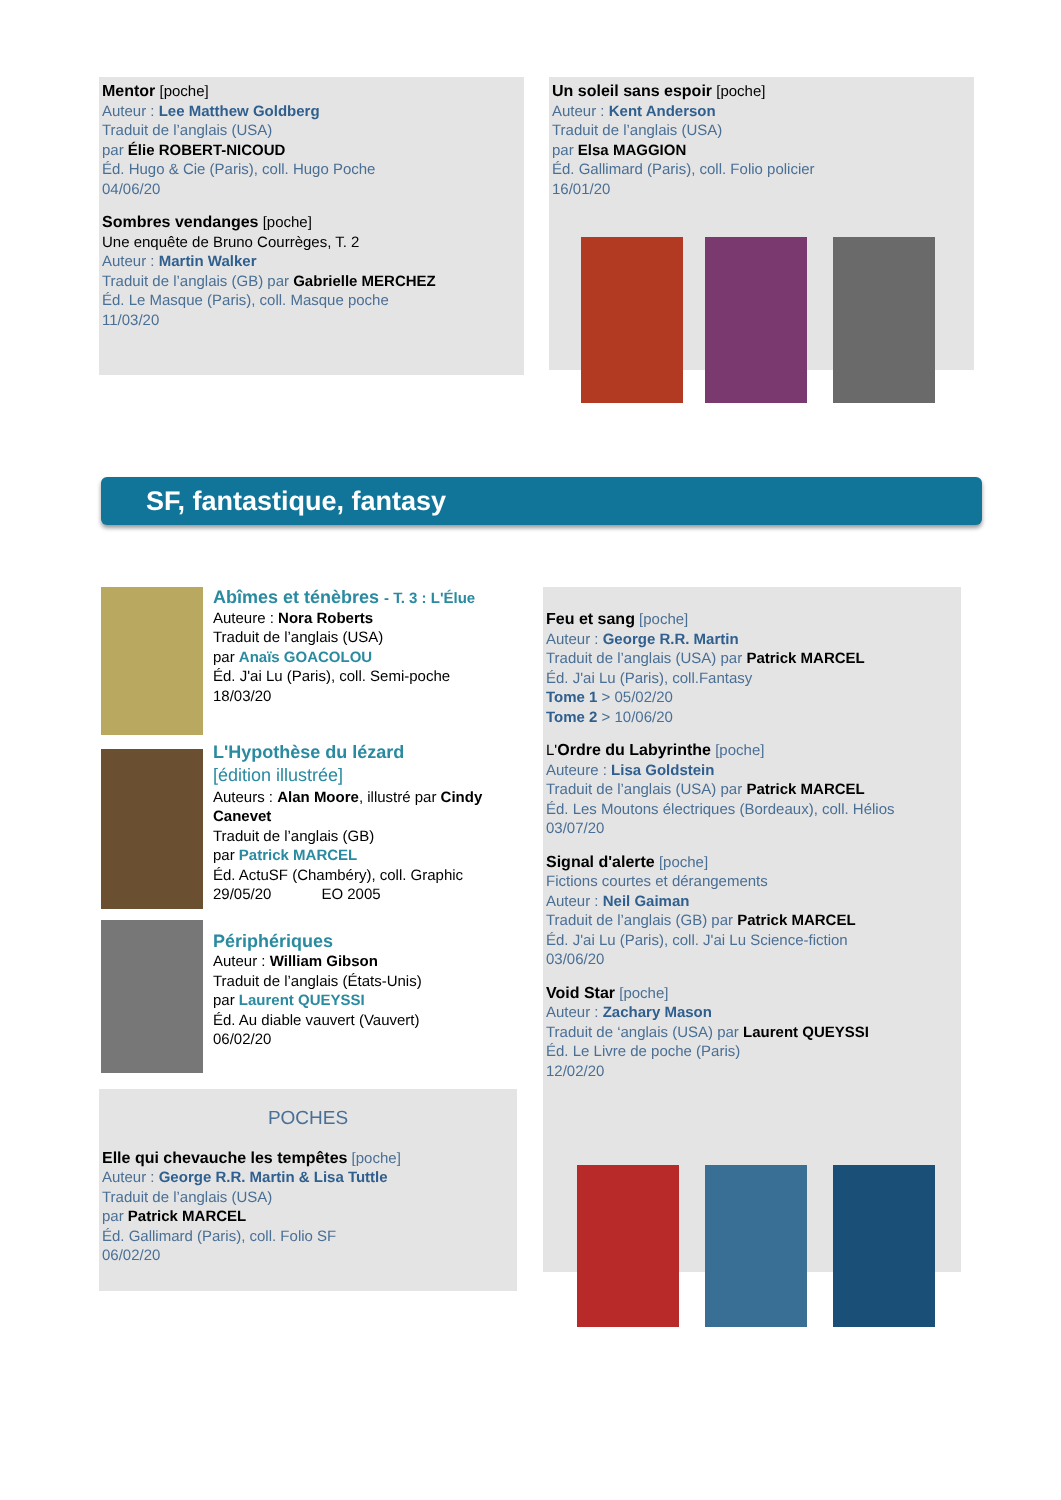Mentor [poche]
Auteur : Lee Matthew Goldberg
Traduit de l’anglais (USA)
par Élie ROBERT-NICOUD
Éd. Hugo & Cie (Paris), coll. Hugo Poche
04/06/20
Sombres vendanges [poche]
Une enquête de Bruno Courrèges, T. 2
Auteur : Martin Walker
Traduit de l’anglais (GB) par Gabrielle MERCHEZ
Éd. Le Masque (Paris), coll. Masque poche
11/03/20
Un soleil sans espoir [poche]
Auteur : Kent Anderson
Traduit de l’anglais (USA)
par Elsa MAGGION
Éd. Gallimard (Paris), coll. Folio policier
16/01/20
SF, fantastique, fantasy
Abîmes et ténèbres - T. 3 : L'Élue
Auteure : Nora Roberts
Traduit de l’anglais (USA)
par Anaïs GOACOLOU
Éd. J'ai Lu (Paris), coll. Semi-poche
18/03/20
L'Hypothèse du lézard
[édition illustrée]
Auteurs : Alan Moore, illustré par Cindy Canevet
Traduit de l’anglais (GB)
par Patrick MARCEL
Éd. ActuSF (Chambéry), coll. Graphic
29/05/20 EO 2005
Périphériques
Auteur : William Gibson
Traduit de l’anglais (États-Unis)
par Laurent QUEYSSI
Éd. Au diable vauvert (Vauvert)
06/02/20
POCHES
Elle qui chevauche les tempêtes [poche]
Auteur : George R.R. Martin & Lisa Tuttle
Traduit de l’anglais (USA)
par Patrick MARCEL
Éd. Gallimard (Paris), coll. Folio SF
06/02/20
Feu et sang [poche]
Auteur : George R.R. Martin
Traduit de l’anglais (USA) par Patrick MARCEL
Éd. J'ai Lu (Paris), coll.Fantasy
Tome 1 > 05/02/20
Tome 2 > 10/06/20
L'Ordre du Labyrinthe [poche]
Auteure : Lisa Goldstein
Traduit de l’anglais (USA) par Patrick MARCEL
Éd. Les Moutons électriques (Bordeaux), coll. Hélios
03/07/20
Signal d'alerte [poche]
Fictions courtes et dérangements
Auteur : Neil Gaiman
Traduit de l’anglais (GB) par Patrick MARCEL
Éd. J'ai Lu (Paris), coll. J'ai Lu Science-fiction
03/06/20
Void Star [poche]
Auteur : Zachary Mason
Traduit de ‘anglais (USA) par Laurent QUEYSSI
Éd. Le Livre de poche (Paris)
12/02/20